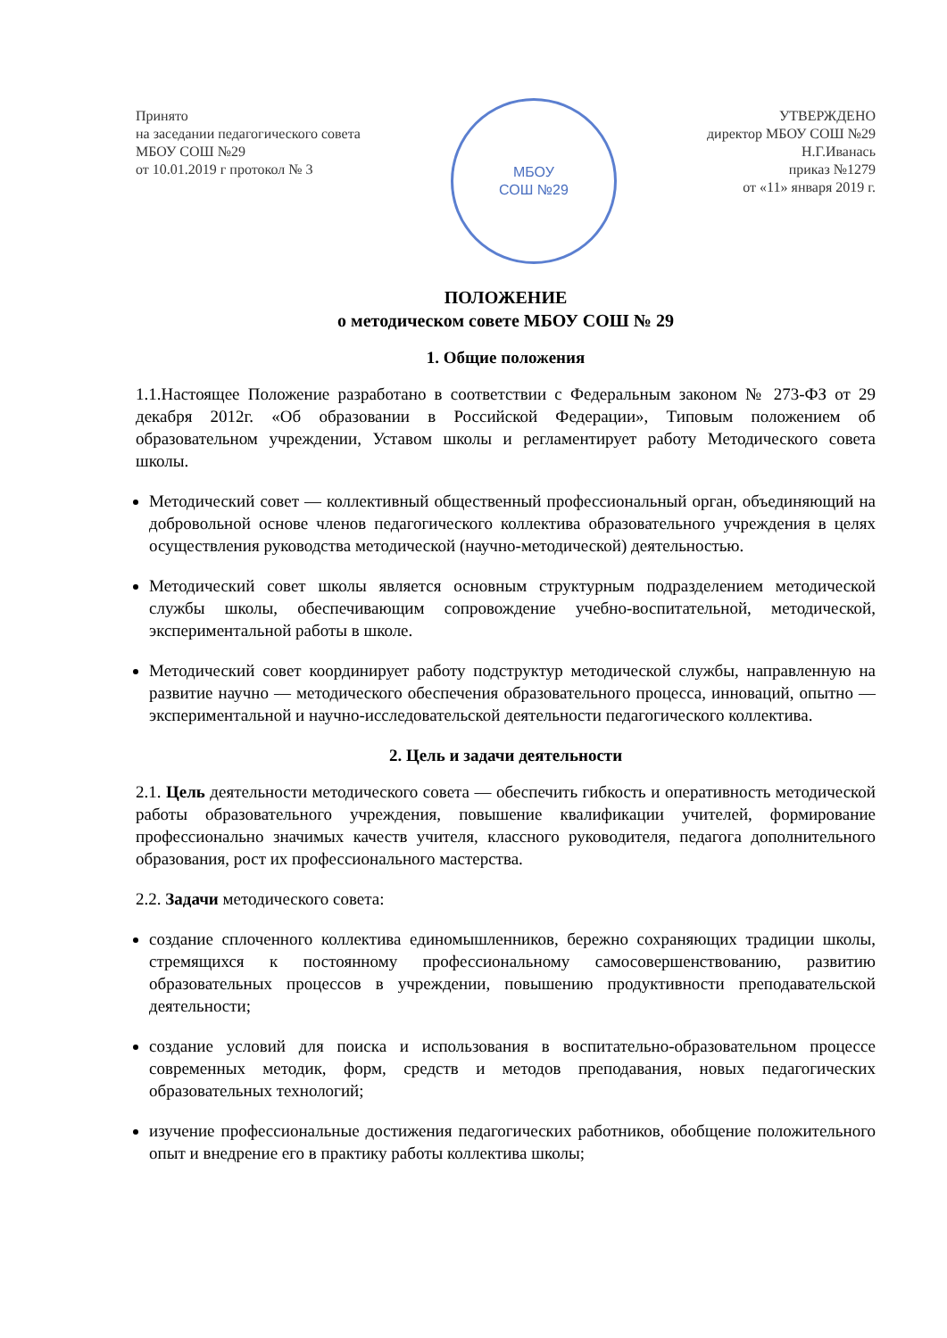Принято
на заседании педагогического совета
МБОУ СОШ №29
от 10.01.2019 г протокол № 3
МБОУ
СОШ №29
УТВЕРЖДЕНО
директор МБОУ СОШ №29
Н.Г.Иванась
приказ №1279
от «11» января 2019 г.
ПОЛОЖЕНИЕ
о методическом совете МБОУ СОШ № 29
1. Общие положения
1.1.Настоящее Положение разработано в соответствии с Федеральным законом № 273-ФЗ от 29 декабря 2012г. «Об образовании в Российской Федерации», Типовым положением об образовательном учреждении, Уставом школы и регламентирует работу Методического совета школы.
Методический совет — коллективный общественный профессиональный орган, объединяющий на добровольной основе членов педагогического коллектива образовательного учреждения в целях осуществления руководства методической (научно-методической) деятельностью.
Методический совет школы является основным структурным подразделением методической службы школы, обеспечивающим сопровождение учебно-воспитательной, методической, экспериментальной работы в школе.
Методический совет координирует работу подструктур методической службы, направленную на развитие научно — методического обеспечения образовательного процесса, инноваций, опытно — экспериментальной и научно-исследовательской деятельности педагогического коллектива.
2. Цель и задачи деятельности
2.1. Цель деятельности методического совета — обеспечить гибкость и оперативность методической работы образовательного учреждения, повышение квалификации учителей, формирование профессионально значимых качеств учителя, классного руководителя, педагога дополнительного образования, рост их профессионального мастерства.
2.2. Задачи методического совета:
создание сплоченного коллектива единомышленников, бережно сохраняющих традиции школы, стремящихся к постоянному профессиональному самосовершенствованию, развитию образовательных процессов в учреждении, повышению продуктивности преподавательской деятельности;
создание условий для поиска и использования в воспитательно-образовательном процессе современных методик, форм, средств и методов преподавания, новых педагогических образовательных технологий;
изучение профессиональные достижения педагогических работников, обобщение положительного опыт и внедрение его в практику работы коллектива школы;